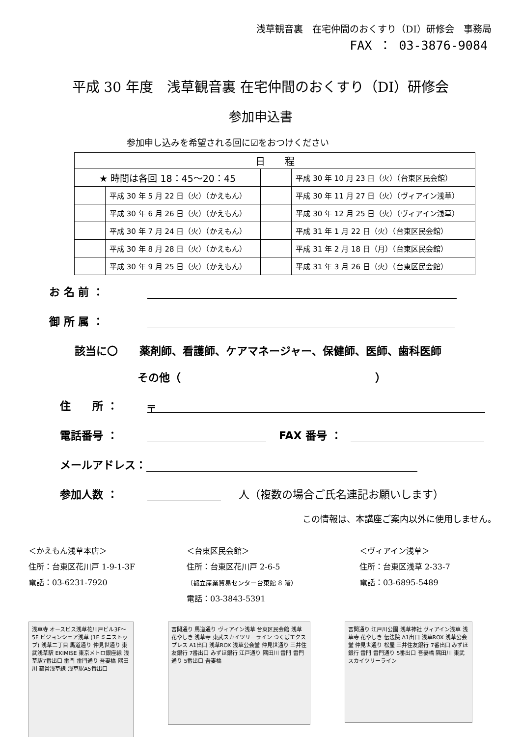浅草観音裏　在宅仲間のおくすり（DI）研修会　事務局
FAX ： 03-3876-9084
平成 30 年度　浅草観音裏 在宅仲間のおくすり（DI）研修会
参加申込書
参加申し込みを希望される回に☑をおつけください
| 日 程 | | | |
| --- | --- | --- | --- |
| ★ 時間は各回 18：45～20：45 | | | 平成 30 年 10 月 23 日（火）（台東区民会館） |
| | 平成 30 年 5 月 22 日（火）（かえもん） | | 平成 30 年 11 月 27 日（火）（ヴィアイン浅草） |
| | 平成 30 年 6 月 26 日（火）（かえもん） | | 平成 30 年 12 月 25 日（火）（ヴィアイン浅草） |
| | 平成 30 年 7 月 24 日（火）（かえもん） | | 平成 31 年 1 月 22 日（火）（台東区民会館） |
| | 平成 30 年 8 月 28 日（火）（かえもん） | | 平成 31 年 2 月 18 日（月）（台東区民会館） |
| | 平成 30 年 9 月 25 日（火）（かえもん） | | 平成 31 年 3 月 26 日（火）（台東区民会館） |
お 名 前 ：
御 所 属 ：
該当に〇　　薬剤師、看護師、ケアマネージャー、保健師、医師、歯科医師
その他（　　　　　　　　　　　　　　　　　　）
住　　所 ： 〒
電話番号 ： FAX 番号 ：
メールアドレス：
参加人数 ： 人（複数の場合ご氏名連記お願いします）
この情報は、本講座ご案内以外に使用しません。
＜かえもん浅草本店＞
住所：台東区花川戸 1-9-1-3F
電話：03-6231-7920
＜台東区民会館＞
住所：台東区花川戸 2-6-5
（都立産業貿易センター台東館 8 階）
電話：03-3843-5391
＜ヴィアイン浅草＞
住所：台東区浅草 2-33-7
電話：03-6895-5489
浅草寺 オースビス浅草花川戸ビル3F～5F ビジョンシェア浅草 (1F ミニストップ) 浅草二丁目 馬道通り 仲見世通り 東武浅草駅 EKIMISE 東京メトロ銀座線 浅草駅7番出口 雷門 雷門通り 吾妻橋 隅田川 都営浅草線 浅草駅A5番出口
言問通り 馬道通り ヴィアイン浅草 台東区民会館 浅草 花やしき 浅草寺 東武スカイツリーライン つくばエクスプレス A1出口 浅草ROX 浅草公会堂 仲見世通り 三井住友銀行 7番出口 みずほ銀行 江戸通り 隅田川 雷門 雷門通り 5番出口 吾妻橋
言問通り 江戸川公園 浅草神社 ヴィアイン浅草 浅草寺 花やしき 伝法院 A1出口 浅草ROX 浅草公会堂 仲見世通り 松屋 三井住友銀行 7番出口 みずほ銀行 雷門 雷門通り 5番出口 吾妻橋 隅田川 東武スカイツリーライン